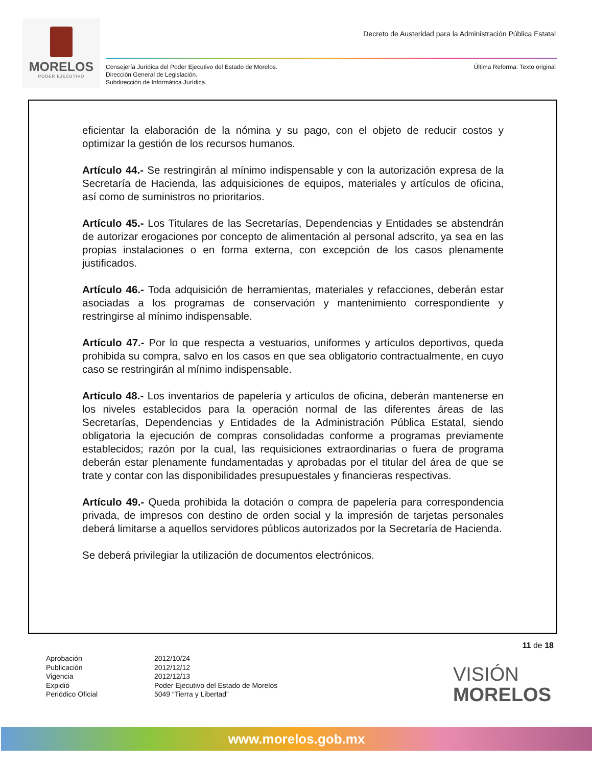MORELOS
PODER EJECUTIVO
Decreto de Austeridad para la Administración Pública Estatal
Consejería Jurídica del Poder Ejecutivo del Estado de Morelos.
Dirección General de Legislación.
Subdirección de Informática Jurídica.
Última Reforma: Texto original
eficientar la elaboración de la nómina y su pago, con el objeto de reducir costos y optimizar la gestión de los recursos humanos.
Artículo 44.- Se restringirán al mínimo indispensable y con la autorización expresa de la Secretaría de Hacienda, las adquisiciones de equipos, materiales y artículos de oficina, así como de suministros no prioritarios.
Artículo 45.- Los Titulares de las Secretarías, Dependencias y Entidades se abstendrán de autorizar erogaciones por concepto de alimentación al personal adscrito, ya sea en las propias instalaciones o en forma externa, con excepción de los casos plenamente justificados.
Artículo 46.- Toda adquisición de herramientas, materiales y refacciones, deberán estar asociadas a los programas de conservación y mantenimiento correspondiente y restringirse al mínimo indispensable.
Artículo 47.- Por lo que respecta a vestuarios, uniformes y artículos deportivos, queda prohibida su compra, salvo en los casos en que sea obligatorio contractualmente, en cuyo caso se restringirán al mínimo indispensable.
Artículo 48.- Los inventarios de papelería y artículos de oficina, deberán mantenerse en los niveles establecidos para la operación normal de las diferentes áreas de las Secretarías, Dependencias y Entidades de la Administración Pública Estatal, siendo obligatoria la ejecución de compras consolidadas conforme a programas previamente establecidos; razón por la cual, las requisiciones extraordinarias o fuera de programa deberán estar plenamente fundamentadas y aprobadas por el titular del área de que se trate y contar con las disponibilidades presupuestales y financieras respectivas.
Artículo 49.- Queda prohibida la dotación o compra de papelería para correspondencia privada, de impresos con destino de orden social y la impresión de tarjetas personales deberá limitarse a aquellos servidores públicos autorizados por la Secretaría de Hacienda.
Se deberá privilegiar la utilización de documentos electrónicos.
11 de 18
Aprobación
Publicación
Vigencia
Expidió
Periódico Oficial
2012/10/24
2012/12/12
2012/12/13
Poder Ejecutivo del Estado de Morelos
5049 “Tierra y Libertad”
VISIÓN
MORELOS
www.morelos.gob.mx